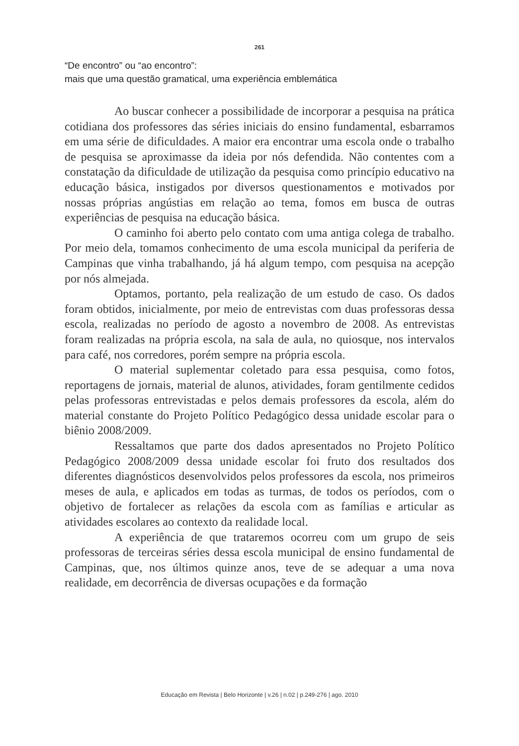261
“De encontro” ou “ao encontro”:
mais que uma questão gramatical, uma experiência emblemática
Ao buscar conhecer a possibilidade de incorporar a pesquisa na prática cotidiana dos professores das séries iniciais do ensino fundamental, esbarramos em uma série de dificuldades. A maior era encontrar uma escola onde o trabalho de pesquisa se aproximasse da ideia por nós defendida. Não contentes com a constatação da dificuldade de utilização da pesquisa como princípio educativo na educação básica, instigados por diversos questionamentos e motivados por nossas próprias angústias em relação ao tema, fomos em busca de outras experiências de pesquisa na educação básica.
O caminho foi aberto pelo contato com uma antiga colega de trabalho. Por meio dela, tomamos conhecimento de uma escola municipal da periferia de Campinas que vinha trabalhando, já há algum tempo, com pesquisa na acepção por nós almejada.
Optamos, portanto, pela realização de um estudo de caso. Os dados foram obtidos, inicialmente, por meio de entrevistas com duas professoras dessa escola, realizadas no período de agosto a novembro de 2008. As entrevistas foram realizadas na própria escola, na sala de aula, no quiosque, nos intervalos para café, nos corredores, porém sempre na própria escola.
O material suplementar coletado para essa pesquisa, como fotos, reportagens de jornais, material de alunos, atividades, foram gentilmente cedidos pelas professoras entrevistadas e pelos demais professores da escola, além do material constante do Projeto Político Pedagógico dessa unidade escolar para o biênio 2008/2009.
Ressaltamos que parte dos dados apresentados no Projeto Político Pedagógico 2008/2009 dessa unidade escolar foi fruto dos resultados dos diferentes diagnósticos desenvolvidos pelos professores da escola, nos primeiros meses de aula, e aplicados em todas as turmas, de todos os períodos, com o objetivo de fortalecer as relações da escola com as famílias e articular as atividades escolares ao contexto da realidade local.
A experiência de que trataremos ocorreu com um grupo de seis professoras de terceiras séries dessa escola municipal de ensino fundamental de Campinas, que, nos últimos quinze anos, teve de se adequar a uma nova realidade, em decorrência de diversas ocupações e da formação
Educação em Revista | Belo Horizonte | v.26 | n.02 | p.249-276 | ago. 2010